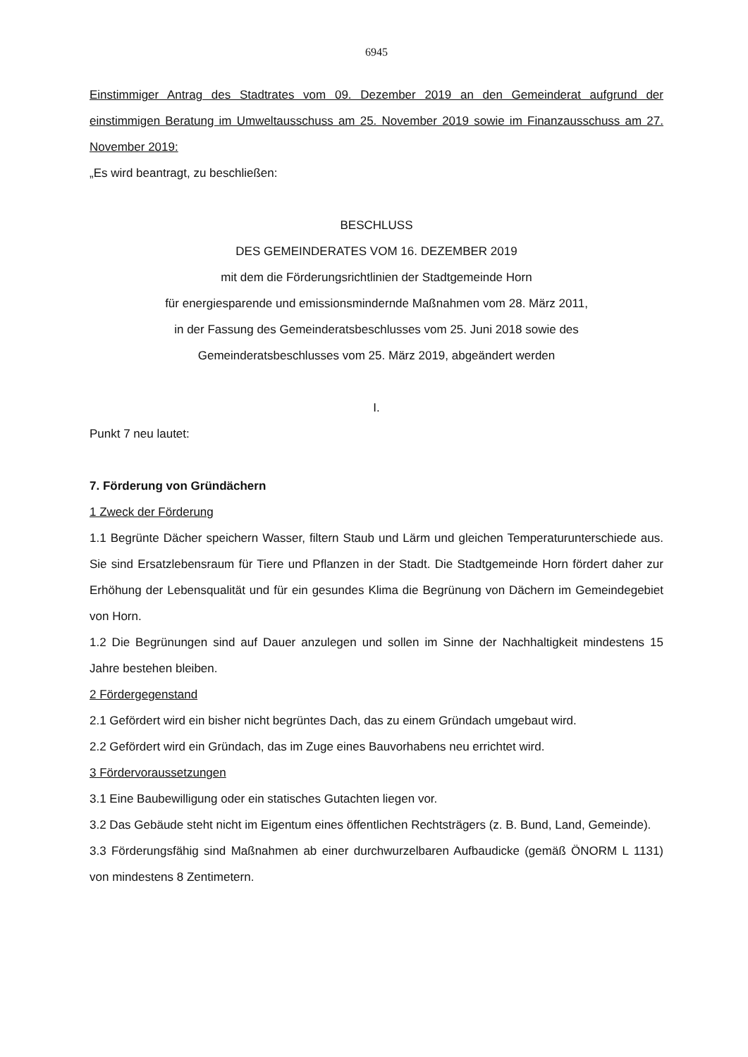6945
Einstimmiger Antrag des Stadtrates vom 09. Dezember 2019 an den Gemeinderat aufgrund der einstimmigen Beratung im Umweltausschuss am 25. November 2019 sowie im Finanzausschuss am 27. November 2019:
„Es wird beantragt, zu beschließen:
BESCHLUSS
DES GEMEINDERATES VOM 16. DEZEMBER 2019
mit dem die Förderungsrichtlinien der Stadtgemeinde Horn
für energiesparende und emissionsmindernde Maßnahmen vom 28. März 2011,
in der Fassung des Gemeinderatsbeschlusses vom 25. Juni 2018 sowie des
Gemeinderatsbeschlusses vom 25. März 2019, abgeändert werden
I.
Punkt 7 neu lautet:
7. Förderung von Gründächern
1 Zweck der Förderung
1.1 Begrünte Dächer speichern Wasser, filtern Staub und Lärm und gleichen Temperatur­unterschiede aus. Sie sind Ersatzlebensraum für Tiere und Pflanzen in der Stadt. Die Stadtgemeinde Horn fördert daher zur Erhöhung der Lebensqualität und für ein gesundes Klima die Begrünung von Dächern im Gemeindegebiet von Horn.
1.2 Die Begrünungen sind auf Dauer anzulegen und sollen im Sinne der Nachhaltigkeit mindestens 15 Jahre bestehen bleiben.
2 Fördergegenstand
2.1 Gefördert wird ein bisher nicht begrüntes Dach, das zu einem Gründach umgebaut wird.
2.2 Gefördert wird ein Gründach, das im Zuge eines Bauvorhabens neu errichtet wird.
3 Fördervoraussetzungen
3.1 Eine Baubewilligung oder ein statisches Gutachten liegen vor.
3.2 Das Gebäude steht nicht im Eigentum eines öffentlichen Rechtsträgers (z. B. Bund, Land, Gemeinde).
3.3 Förderungsfähig sind Maßnahmen ab einer durchwurzelbaren Aufbaudicke (gemäß ÖNORM L 1131) von mindestens 8 Zentimetern.